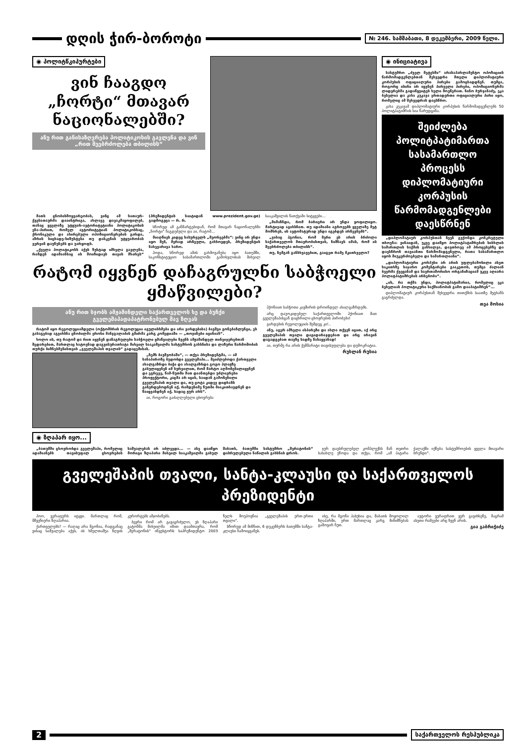დღის ჭირ-ბოროტი
№ 246. სამშაბათი, 8 დეკემბერი, 2009 წელი.
◉ პოლიტწკიპურტები
ვინ ჩააგდო „ჩორტი“ მთავარ ნაციონალებში?
ანუ რით განისაზღვრება პოლიტიკოსის გავლენა და ვინ „რით შეებრძოლება თბილისს“
მათს ცნობისმოყვარეობას, ვინც ამ სათაურ-ქვესათაურმა დააინტრიგა, ახლავე დავაკმაყოფილებ, თანაც ყველაზე უტყუარ-ავტორიტეტიანი პოლიტიკოსის ენა-პირით, რომელ ავტორიტეტიან პოლიტიკოსსაც, ქრონიკული და ახირებული ოპოზიციონერების გარდა, აზრის სიცხადე-სიზუსტესა თუ დასკვნის უტყუარობას ვერვინ დაუწუნებს და უარყოფს.
„ქველა პოლიტიკოსს აქვს ზუსტად იმხელა გავლენა, რამდენ ადამიანსაც ის მოიზიდავს თავის მხარეს“ (პრეზიდენტის საიტიდან www.prezident.gov.ge) გადმოგვცა — რ. რ.
სწორედ ამ განმარტებიდან, რომ მთავარ ნაციონალებში „ჩორტი“ ჩაგდებული და აი, რატომ...
მიაღწიეს კიდეც სასურველს „მეორეებმა“: ვინც არ უნდა იყო შენ, მერად არჩეული, გახსოვდეს, პრეზიდენტის ნახევარივა ხარო.
ჰოდა, სწორედ ამის გახმოვანება იყო ბათუმში, საკონსტიტუციო სასამართლოში გამოსვლისას მიხეილ სააკაშვილის ნათქვამი სიტყვები...
„მიმაჩნდა, რომ ბარიერი არ უნდა ყოფილიყო. მარტივად აგიხსნით. თუ ადამიანი აგროვებს ყველაზე მეტ მომხრეს, ის ავტომატურად უნდა იგებდეს არჩევნებს“.
„ვისაც ჰგონია, რომ მერი ეს არის ბრძოლა საქართველოს მთავრობისთვის, ნიშნავს იმას, რომ ის შეებრძოლება თბილისს“.
თუ, ჩემგან განსხვავებით, გაიგეთ რამე მკითხველო?
რატომ იყვნენ დაჩაგრულნი საბჭოელი ყმაწვილები?
ანუ რით სჯობს ამჟამინდელი საქართველოს ხე და ბუჩქი გველეშაპადაპატრონებულ შავ ზღვას
რატომ იყო რევოლუციამდელი (ოქტომბრის რევოლუცია იგულისხმება და არა ვარდებისა) ბავშვი გონებაჩლუნგი, ეს გასაგებად აგვიხსნა ცნობილმა ეროსი მანჯგალაძის გმირმა კარგ კომედიაში — „თოჯინები იცინიან“.
ხოლო ის, თუ რატომ და რით იყვნენ დაჩაგრულები საბჭოელი ყმაწვილები ჩვენს ამჟამინდელ თინეიჯერებთან შედარებით, მართლაც ხატოვნად დაგვისურათხატა მიხეილ სააკაშვილმა სასტუმროს გახსნისა და ლაზური წარმოშობის თურქი ბიზნესმენისთვის „გველეშაპის თვალის“ გადაცემისას.
„ჩემს ბავშვობაში“, — თქვა პრეზიდენტმა, — ამ სანაპიროზე ბუდობდა გველეშაპი... შეიძლებოდა ქართველი ახალგაზრდა ბიჭი და ახალგაზრდა გოგო პლაჟზე გასულიყვნენ იმ სურვილით, რომ მარტო აღმოჩენილიყვნენ და ეგრევე, წამ-წუთში მათ დაანთებდა უძლიერესი პროჟექტორი, კაცმა არ იცის, საიდან გამოჩენილი გველეშაპის თვალი და, თუ ცოტა კიდევ დიდხანს გაჩერდებოდნენ იქ, რამდენიმე წუთში მიაკითხავდნენ და წაიყვანდნენ იქ, სადაც ჟურ არს“.
აი, როგორი გაძაღლებული ცხოვრება
ჰქონიათ საბჭოთა კავშირის დროინდელ ახალგაზრდებს.
არც დაუოკიდებელ საქართველოში ჰქონიათ მათ გველეშაპისგან დაცხრილი ცხოვრების პირობები!
ვარდების რევოლუციის შემდეგ კი!..
ანუ, აგერ ამხელა ასპარეზი და ახლა თქვენ იცით, აქ არც გველეშაპის თვალი დაგიდარაჯდებათ და არც არავინ დაგადგებათ თავზე სადმე წასაყვანად!
აი, თურმე რა არის ქეშმარიტი თავისუფლება და დემოკრატია.
რუსლან რუსია
◉ ინიციატივა
სასტუმრო „ძველ მეტეხში“ არასაპარლამენტო ოპოზიციის წარმომადგენლებთან შეხვედრა მთელი დიპლომატიური კორპუსის ოფიციალური პირები გამოცხადდნენ. თუმცა, როგორც ისინი არ იყვნენ პირველი პირები, ოპოზიციონერმა ლიდერებმა გადაწყვიტეს ხელი მოეწერათ. ნინო ბურჯანაძე, ეკა ბესელია და კახა კუკავა ერთადერთი ოფიციალური პირი იყო, რომელიც ამ შეხვედრას დაესწრო.
კახა კუკავამ დიპლომატიური კორპუსის წარმომადგენლებს 50 პოლიტპატიმრის სია წარუდგინა.
შეიძლება პოლიტპატიმართა სასამართლო პროცესს დიპლომატიური კორპუსის წარმომადგენლები დაესწრნენ
„დიპლომატიურ კორპუსთან ჩვენ გვქონდა კონკრეტული თხოვნა: ვინაიდან, უკვე დაიწყო პოლიტპატიმრების სისხლის სამართლის საქმის განხილვა, დავთხოვე ამ პროცესებზე და დაესწრონ თავიანთი წარმომადგენელი, რათა სასამართლო იყოს მიუკერძოებელი და სამართლიანი“.
„დიპლომატიური კორპუსი არ არის უფლებამოსილი ასეთ საკითხზე საჯარო კომენტარები გააკეთოს, თუმცა ძალიან ბევრმა ქვეყანამ და საერთაშორისო ორგანიზაციამ უკვე აღიარა პოლიტპატიმრების არსებობა“.
„ის, რა თქმა უნდა, პოლიტპატიმარია, რომელიც ეკა ბესელიას პოლიტიკური საქმიანობის გამო დააპატიმრეს“...
დიპლომატიურ კორპუსთან შეხვედრა თითქმის საათზე მეტხანს გაგრძელდა.
თეა მოსია
◉ ზღაპარ იყო...
„ბათუმში ცხოვრობდა გველეშაპი, რომელიც ადამიანებს თავისუფალ ცხოვრების საშუალებას არ აძლევდა... — ასე დაიწყო მორიგი ზღაპარი მიხეილ სააკაშვილმა გასულ შაბათს, ბათუმში სასტუმრო „შერატონის“ დასრულებული ნაწილის გახსნის დროს.
ჯერ დაუსრულებელ კომპლექსს მან თეთრი სასახლე უწოდა და თქვა, რომ „ამ პატარა ქალაქში იქნება სასტუმროების ყველა მთავარი ბრენდი“.
გველეშაპის თვალი, სანტა-კლაუსი და საქართველოს პრეზიდენტი
ჰოო, ვერაფერს იტყვი. მართლაც რომ, მშვენიერი ზღაპარია.
ქართველებს? — რაღაც არა მგონია, რადგანაც ვისაც საშუალება აქვს, ის ხმელთაშუა ზღვის კურორტებს ამჯობინებს.
ბევრი რომ არ გავაგრძელო, ეს ზღაპარი გატონმა მიხეილმა იმით დაამთავრა, რომ „შერატონის“ ინვესტორს საპრეზიდენტო 2003 წელს მოუპოვნია „გველეშაპის ერთ-ერთი თვალი“.
სწორედ ამ მიზნით, 6 დეკემბერს ბათუმში სანტა-კლაუსი ჩამოიყვანეს.
ისე, რა მგონი პასუხია და, შაბათს მოყოლილ ზღაპარში, ერთ მართლაც კარგ მინიშნებას გამოვარ ჩუთ.
აუტორი ვერაფრით ვერ გავიხსენე, მაგრამ ასეთი რამეები არც ჩვენ არის.
გია გაბრიჭიძე
2
საქართველოს რესპუბლიკა